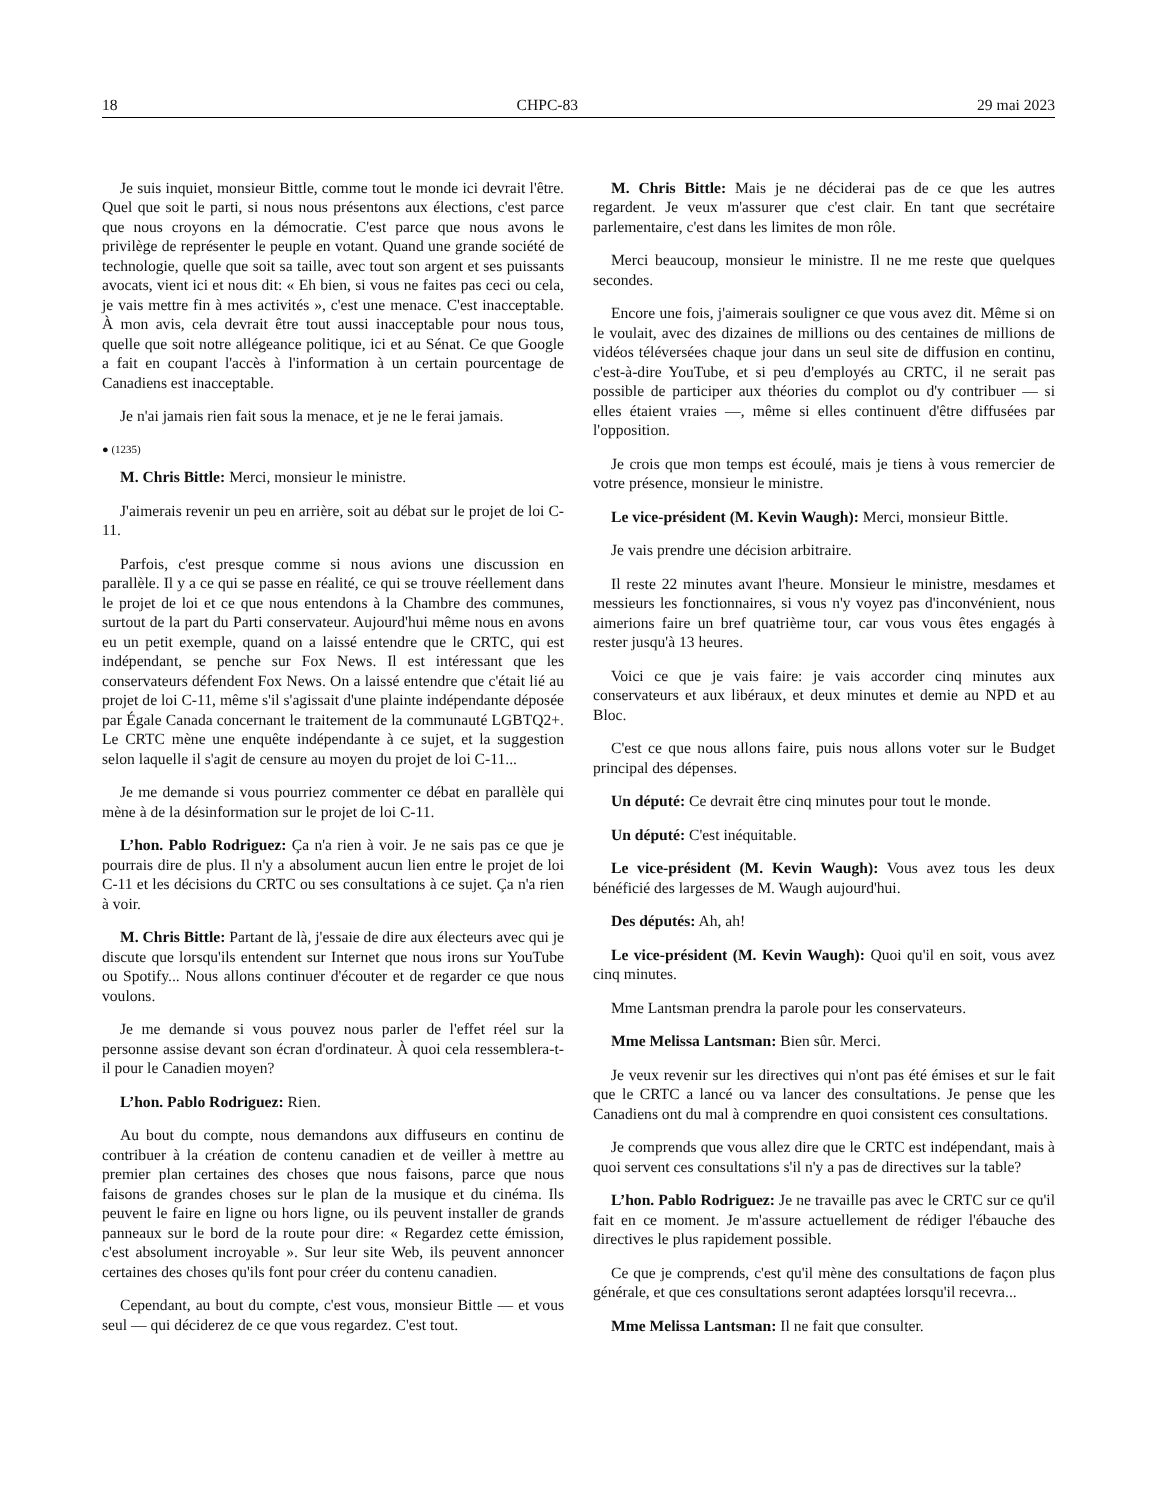18 CHPC-83 29 mai 2023
Je suis inquiet, monsieur Bittle, comme tout le monde ici devrait l'être. Quel que soit le parti, si nous nous présentons aux élections, c'est parce que nous croyons en la démocratie. C'est parce que nous avons le privilège de représenter le peuple en votant. Quand une grande société de technologie, quelle que soit sa taille, avec tout son argent et ses puissants avocats, vient ici et nous dit: « Eh bien, si vous ne faites pas ceci ou cela, je vais mettre fin à mes activités », c'est une menace. C'est inacceptable. À mon avis, cela devrait être tout aussi inacceptable pour nous tous, quelle que soit notre allégeance politique, ici et au Sénat. Ce que Google a fait en coupant l'accès à l'information à un certain pourcentage de Canadiens est inacceptable.
Je n'ai jamais rien fait sous la menace, et je ne le ferai jamais.
● (1235)
M. Chris Bittle: Merci, monsieur le ministre.
J'aimerais revenir un peu en arrière, soit au débat sur le projet de loi C-11.
Parfois, c'est presque comme si nous avions une discussion en parallèle. Il y a ce qui se passe en réalité, ce qui se trouve réellement dans le projet de loi et ce que nous entendons à la Chambre des communes, surtout de la part du Parti conservateur. Aujourd'hui même nous en avons eu un petit exemple, quand on a laissé entendre que le CRTC, qui est indépendant, se penche sur Fox News. Il est intéressant que les conservateurs défendent Fox News. On a laissé entendre que c'était lié au projet de loi C-11, même s'il s'agissait d'une plainte indépendante déposée par Égale Canada concernant le traitement de la communauté LGBTQ2+. Le CRTC mène une enquête indépendante à ce sujet, et la suggestion selon laquelle il s'agit de censure au moyen du projet de loi C-11...
Je me demande si vous pourriez commenter ce débat en parallèle qui mène à de la désinformation sur le projet de loi C-11.
L’hon. Pablo Rodriguez: Ça n'a rien à voir. Je ne sais pas ce que je pourrais dire de plus. Il n'y a absolument aucun lien entre le projet de loi C-11 et les décisions du CRTC ou ses consultations à ce sujet. Ça n'a rien à voir.
M. Chris Bittle: Partant de là, j'essaie de dire aux électeurs avec qui je discute que lorsqu'ils entendent sur Internet que nous irons sur YouTube ou Spotify... Nous allons continuer d'écouter et de regarder ce que nous voulons.
Je me demande si vous pouvez nous parler de l'effet réel sur la personne assise devant son écran d'ordinateur. À quoi cela ressemblera-t-il pour le Canadien moyen?
L’hon. Pablo Rodriguez: Rien.
Au bout du compte, nous demandons aux diffuseurs en continu de contribuer à la création de contenu canadien et de veiller à mettre au premier plan certaines des choses que nous faisons, parce que nous faisons de grandes choses sur le plan de la musique et du cinéma. Ils peuvent le faire en ligne ou hors ligne, ou ils peuvent installer de grands panneaux sur le bord de la route pour dire: « Regardez cette émission, c'est absolument incroyable ». Sur leur site Web, ils peuvent annoncer certaines des choses qu'ils font pour créer du contenu canadien.
Cependant, au bout du compte, c'est vous, monsieur Bittle — et vous seul — qui déciderez de ce que vous regardez. C'est tout.
M. Chris Bittle: Mais je ne déciderai pas de ce que les autres regardent. Je veux m'assurer que c'est clair. En tant que secrétaire parlementaire, c'est dans les limites de mon rôle.
Merci beaucoup, monsieur le ministre. Il ne me reste que quelques secondes.
Encore une fois, j'aimerais souligner ce que vous avez dit. Même si on le voulait, avec des dizaines de millions ou des centaines de millions de vidéos téléversées chaque jour dans un seul site de diffusion en continu, c'est-à-dire YouTube, et si peu d'employés au CRTC, il ne serait pas possible de participer aux théories du complot ou d'y contribuer — si elles étaient vraies —, même si elles continuent d'être diffusées par l'opposition.
Je crois que mon temps est écoulé, mais je tiens à vous remercier de votre présence, monsieur le ministre.
Le vice-président (M. Kevin Waugh): Merci, monsieur Bittle.
Je vais prendre une décision arbitraire.
Il reste 22 minutes avant l'heure. Monsieur le ministre, mesdames et messieurs les fonctionnaires, si vous n'y voyez pas d'inconvénient, nous aimerions faire un bref quatrième tour, car vous vous êtes engagés à rester jusqu'à 13 heures.
Voici ce que je vais faire: je vais accorder cinq minutes aux conservateurs et aux libéraux, et deux minutes et demie au NPD et au Bloc.
C'est ce que nous allons faire, puis nous allons voter sur le Budget principal des dépenses.
Un député: Ce devrait être cinq minutes pour tout le monde.
Un député: C'est inéquitable.
Le vice-président (M. Kevin Waugh): Vous avez tous les deux bénéficié des largesses de M. Waugh aujourd'hui.
Des députés: Ah, ah!
Le vice-président (M. Kevin Waugh): Quoi qu'il en soit, vous avez cinq minutes.
Mme Lantsman prendra la parole pour les conservateurs.
Mme Melissa Lantsman: Bien sûr. Merci.
Je veux revenir sur les directives qui n'ont pas été émises et sur le fait que le CRTC a lancé ou va lancer des consultations. Je pense que les Canadiens ont du mal à comprendre en quoi consistent ces consultations.
Je comprends que vous allez dire que le CRTC est indépendant, mais à quoi servent ces consultations s'il n'y a pas de directives sur la table?
L’hon. Pablo Rodriguez: Je ne travaille pas avec le CRTC sur ce qu'il fait en ce moment. Je m'assure actuellement de rédiger l'ébauche des directives le plus rapidement possible.
Ce que je comprends, c'est qu'il mène des consultations de façon plus générale, et que ces consultations seront adaptées lorsqu'il recevra...
Mme Melissa Lantsman: Il ne fait que consulter.